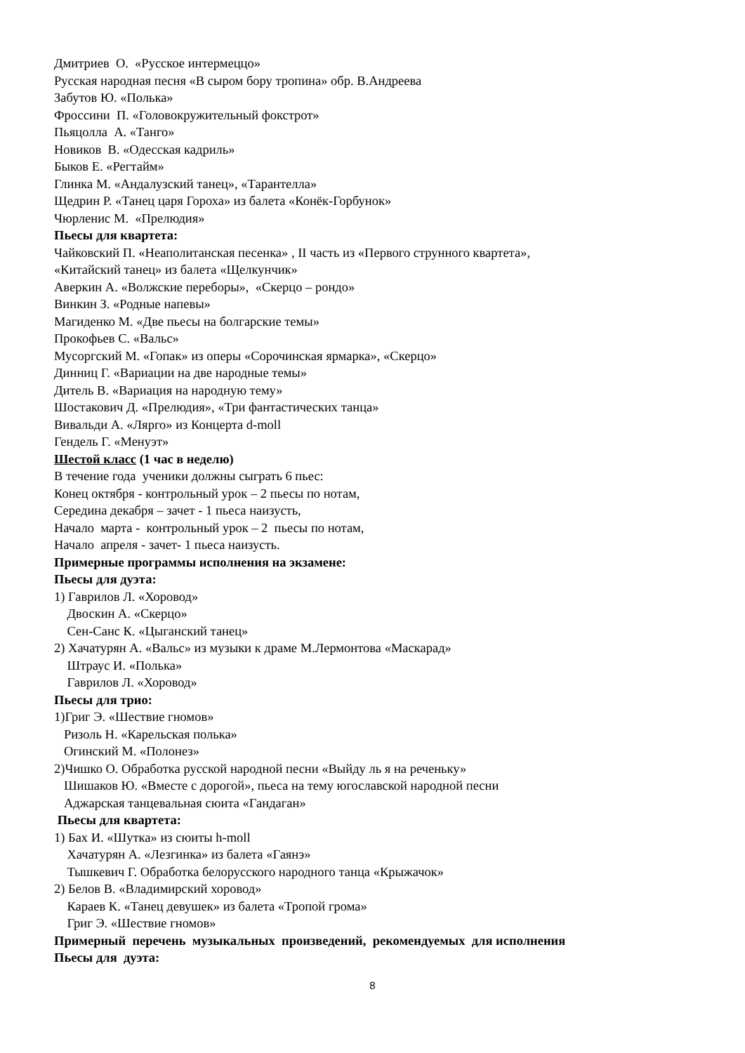Дмитриев О. «Русское интермеццо»
Русская народная песня «В сыром бору тропина» обр. В.Андреева
Забутов Ю. «Полька»
Фроссини П. «Головокружительный фокстрот»
Пьяцолла А. «Танго»
Новиков В. «Одесская кадриль»
Быков Е. «Регтайм»
Глинка М. «Андалузский танец», «Тарантелла»
Щедрин Р. «Танец царя Гороха» из балета «Конёк-Горбунок»
Чюрленис М. «Прелюдия»
Пьесы для квартета:
Чайковский П. «Неаполитанская песенка» , II часть из «Первого струнного квартета»,
«Китайский танец» из балета «Щелкунчик»
Аверкин А. «Волжские переборы», «Скерцо – рондо»
Винкин З. «Родные напевы»
Магиденко М. «Две пьесы на болгарские темы»
Прокофьев С. «Вальс»
Мусоргский М. «Гопак» из оперы «Сорочинская ярмарка», «Скерцо»
Динниц Г. «Вариации на две народные темы»
Дитель В. «Вариация на народную тему»
Шостакович Д. «Прелюдия», «Три фантастических танца»
Вивальди А. «Лярго» из Концерта d-moll
Гендель Г. «Менуэт»
Шестой класс (1 час в неделю)
В течение года ученики должны сыграть 6 пьес:
Конец октября - контрольный урок – 2 пьесы по нотам,
Середина декабря – зачет - 1 пьеса наизусть,
Начало марта - контрольный урок – 2 пьесы по нотам,
Начало апреля - зачет- 1 пьеса наизусть.
Примерные программы исполнения на экзамене:
Пьесы для дуэта:
1) Гаврилов Л. «Хоровод»
Двоскин А. «Скерцо»
Сен-Санс К. «Цыганский танец»
2) Хачатурян А. «Вальс» из музыки к драме М.Лермонтова «Маскарад»
Штраус И. «Полька»
Гаврилов Л. «Хоровод»
Пьесы для трио:
1)Григ Э. «Шествие гномов»
Ризоль Н. «Карельская полька»
Огинский М. «Полонез»
2)Чишко О. Обработка русской народной песни «Выйду ль я на реченьку»
Шишаков Ю. «Вместе с дорогой», пьеса на тему югославской народной песни
Аджарская танцевальная сюита «Гандаган»
Пьесы для квартета:
1) Бах И. «Шутка» из сюиты h-moll
Хачатурян А. «Лезгинка» из балета «Гаянэ»
Тышкевич Г. Обработка белорусского народного танца «Крыжачок»
2) Белов В. «Владимирский хоровод»
Караев К. «Танец девушек» из балета «Тропой грома»
Григ Э. «Шествие гномов»
Примерный перечень музыкальных произведений, рекомендуемых для исполнения
Пьесы для дуэта:
8